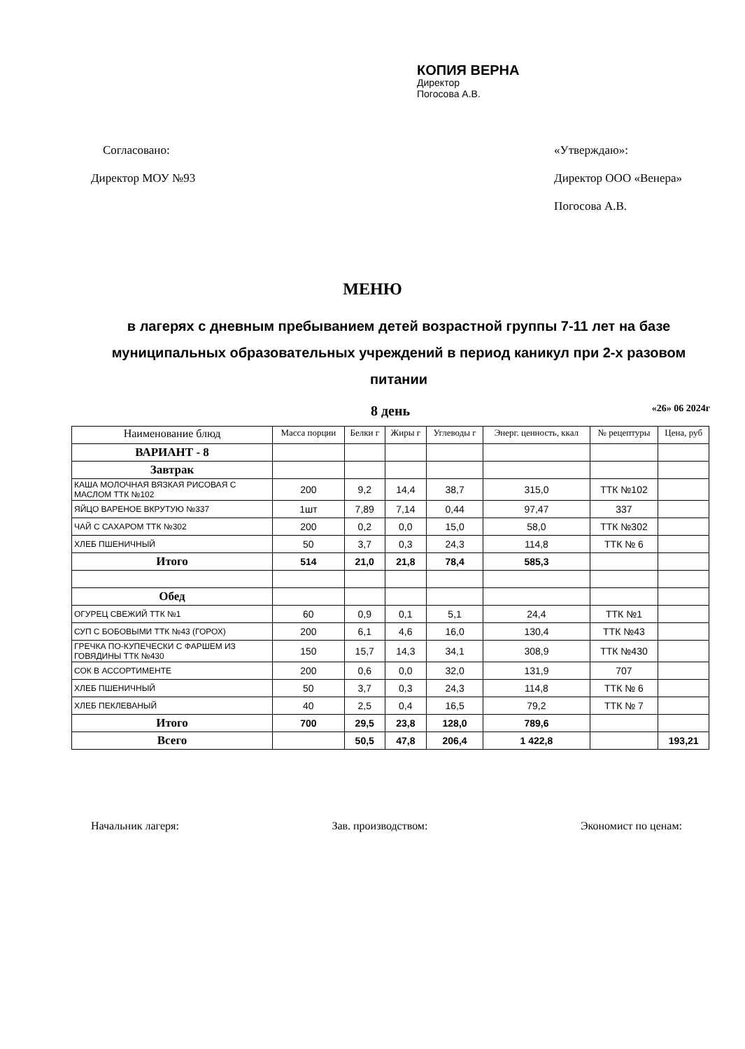КОПИЯ ВЕРНА
Директор
Погосова А.В.
Согласовано:
Директор МОУ №93
«Утверждаю»:
Директор ООО «Венера»
Погосова А.В.
МЕНЮ
в лагерях с дневным пребыванием детей возрастной группы 7-11 лет на базе муниципальных образовательных учреждений в период каникул при 2-х разовом питании
8 день «26» 06 2024г
| Наименование блюд | Масса порции | Белки г | Жиры г | Углеводы г | Энерг. ценность, ккал | № рецептуры | Цена, руб |
| --- | --- | --- | --- | --- | --- | --- | --- |
| ВАРИАНТ - 8 | | | | | | | |
| Завтрак | | | | | | | |
| КАША МОЛОЧНАЯ ВЯЗКАЯ РИСОВАЯ С МАСЛОМ ТТК №102 | 200 | 9,2 | 14,4 | 38,7 | 315,0 | ТТК №102 | |
| ЯЙЦО ВАРЕНОЕ ВКРУТУЮ №337 | 1шт | 7,89 | 7,14 | 0,44 | 97,47 | 337 | |
| ЧАЙ С САХАРОМ ТТК №302 | 200 | 0,2 | 0,0 | 15,0 | 58,0 | ТТК №302 | |
| ХЛЕБ ПШЕНИЧНЫЙ | 50 | 3,7 | 0,3 | 24,3 | 114,8 | ТТК № 6 | |
| Итого | 514 | 21,0 | 21,8 | 78,4 | 585,3 | | |
| Обед | | | | | | | |
| ОГУРЕЦ СВЕЖИЙ ТТК №1 | 60 | 0,9 | 0,1 | 5,1 | 24,4 | ТТК №1 | |
| СУП С БОБОВЫМИ ТТК №43 (ГОРОХ) | 200 | 6,1 | 4,6 | 16,0 | 130,4 | ТТК №43 | |
| ГРЕЧКА ПО-КУПЕЧЕСКИ С ФАРШЕМ ИЗ ГОВЯДИНЫ ТТК №430 | 150 | 15,7 | 14,3 | 34,1 | 308,9 | ТТК №430 | |
| СОК В АССОРТИМЕНТЕ | 200 | 0,6 | 0,0 | 32,0 | 131,9 | 707 | |
| ХЛЕБ ПШЕНИЧНЫЙ | 50 | 3,7 | 0,3 | 24,3 | 114,8 | ТТК № 6 | |
| ХЛЕБ ПЕКЛЕВАНЫЙ | 40 | 2,5 | 0,4 | 16,5 | 79,2 | ТТК № 7 | |
| Итого | 700 | 29,5 | 23,8 | 128,0 | 789,6 | | |
| Всего | | 50,5 | 47,8 | 206,4 | 1 422,8 | | 193,21 |
Начальник лагеря: Зав. производством: Экономист по ценам: